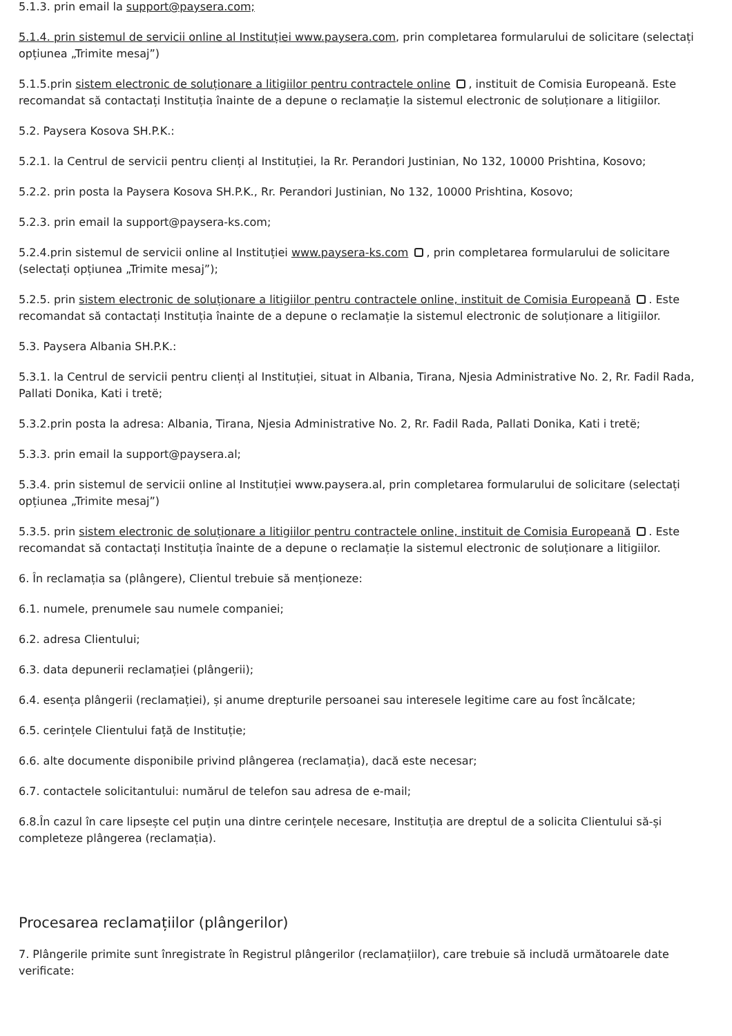5.1.3. prin email la support@paysera.com;
5.1.4. prin sistemul de servicii online al Instituției www.paysera.com, prin completarea formularului de solicitare (selectați opțiunea „Trimite mesaj”)
5.1.5.prin sistem electronic de soluționare a litigiilor pentru contractele online , instituit de Comisia Europeană. Este recomandat să contactați Instituția înainte de a depune o reclamație la sistemul electronic de soluționare a litigiilor.
5.2. Paysera Kosova SH.P.K.:
5.2.1. la Centrul de servicii pentru clienți al Instituției, la Rr. Perandori Justinian, No 132, 10000 Prishtina, Kosovo;
5.2.2. prin posta la Paysera Kosova SH.P.K., Rr. Perandori Justinian, No 132, 10000 Prishtina, Kosovo;
5.2.3. prin email la support@paysera-ks.com;
5.2.4.prin sistemul de servicii online al Instituției www.paysera-ks.com , prin completarea formularului de solicitare (selectați opțiunea „Trimite mesaj”);
5.2.5. prin sistem electronic de soluționare a litigiilor pentru contractele online, instituit de Comisia Europeană . Este recomandat să contactați Instituția înainte de a depune o reclamație la sistemul electronic de soluționare a litigiilor.
5.3. Paysera Albania SH.P.K.:
5.3.1. la Centrul de servicii pentru clienți al Instituției, situat in Albania, Tirana, Njesia Administrative No. 2, Rr. Fadil Rada, Pallati Donika, Kati i tretë;
5.3.2.prin posta la adresa: Albania, Tirana, Njesia Administrative No. 2, Rr. Fadil Rada, Pallati Donika, Kati i tretë;
5.3.3. prin email la support@paysera.al;
5.3.4. prin sistemul de servicii online al Instituției www.paysera.al, prin completarea formularului de solicitare (selectați opțiunea „Trimite mesaj”)
5.3.5. prin sistem electronic de soluționare a litigiilor pentru contractele online, instituit de Comisia Europeană . Este recomandat să contactați Instituția înainte de a depune o reclamație la sistemul electronic de soluționare a litigiilor.
6. În reclamația sa (plângere), Clientul trebuie să menționeze:
6.1. numele, prenumele sau numele companiei;
6.2. adresa Clientului;
6.3. data depunerii reclamației (plângerii);
6.4. esența plângerii (reclamației), și anume drepturile persoanei sau interesele legitime care au fost încălcate;
6.5. cerințele Clientului față de Instituție;
6.6. alte documente disponibile privind plângerea (reclamația), dacă este necesar;
6.7. contactele solicitantului: numărul de telefon sau adresa de e-mail;
6.8.În cazul în care lipsește cel puțin una dintre cerințele necesare, Instituția are dreptul de a solicita Clientului să-și completeze plângerea (reclamația).
Procesarea reclamațiilor (plângerilor)
7. Plângerile primite sunt înregistrate în Registrul plângerilor (reclamațiilor), care trebuie să includă următoarele date verificate: